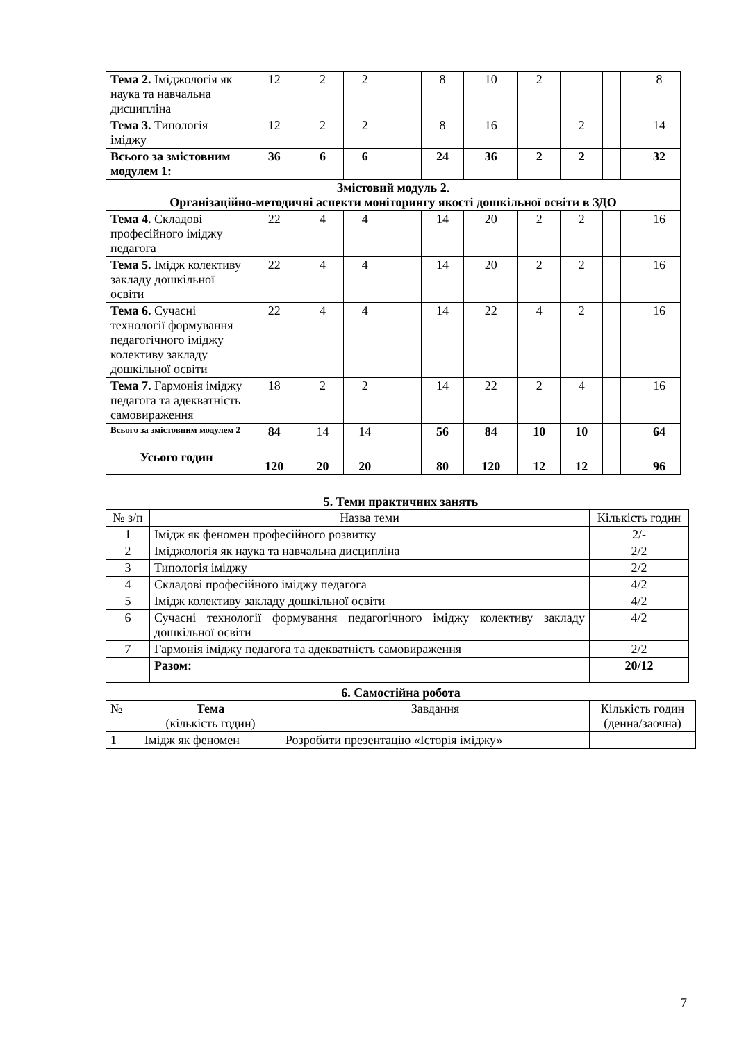| Тема 2. Іміджологія як наука та навчальна дисципліна | 12 | 2 | 2 | | | 8 | 10 | 2 | | | | 8 |
| Тема 3. Типологія іміджу | 12 | 2 | 2 | | | 8 | 16 | | 2 | | | 14 |
| Всього за змістовним модулем 1: | 36 | 6 | 6 | | | 24 | 36 | 2 | 2 | | | 32 |
| Змістовий модуль 2 . Організаційно-методичні аспекти моніторингу якості дошкільної освіти в ЗДО | | | | | | | | | | | | |
| Тема 4. Складові професійного іміджу педагога | 22 | 4 | 4 | | | 14 | 20 | 2 | 2 | | | 16 |
| Тема 5. Імідж колективу закладу дошкільної освіти | 22 | 4 | 4 | | | 14 | 20 | 2 | 2 | | | 16 |
| Тема 6. Сучасні технології формування педагогічного іміджу колективу закладу дошкільної освіти | 22 | 4 | 4 | | | 14 | 22 | 4 | 2 | | | 16 |
| Тема 7. Гармонія іміджу педагога та адекватність самовираження | 18 | 2 | 2 | | | 14 | 22 | 2 | 4 | | | 16 |
| Всього за змістовним модулем 2 | 84 | 14 | 14 | | | 56 | 84 | 10 | 10 | | | 64 |
| Усього годин | 120 | 20 | 20 | | | 80 | 120 | 12 | 12 | | | 96 |
5. Теми практичних занять
| № з/п | Назва теми | Кількість годин |
| 1 | Імідж як феномен професійного розвитку | 2/- |
| 2 | Іміджологія як наука та навчальна дисципліна | 2/2 |
| 3 | Типологія іміджу | 2/2 |
| 4 | Складові професійного іміджу педагога | 4/2 |
| 5 | Імідж колективу закладу дошкільної освіти | 4/2 |
| 6 | Сучасні технології формування педагогічного іміджу колективу закладу дошкільної освіти | 4/2 |
| 7 | Гармонія іміджу педагога та адекватність самовираження | 2/2 |
| | Разом: | 20/12 |
6. Самостійна робота
| № | Тема (кількість годин) | Завдання | Кількість годин (денна/заочна) |
| 1 | Імідж як феномен | Розробити презентацію «Історія іміджу» | |
7